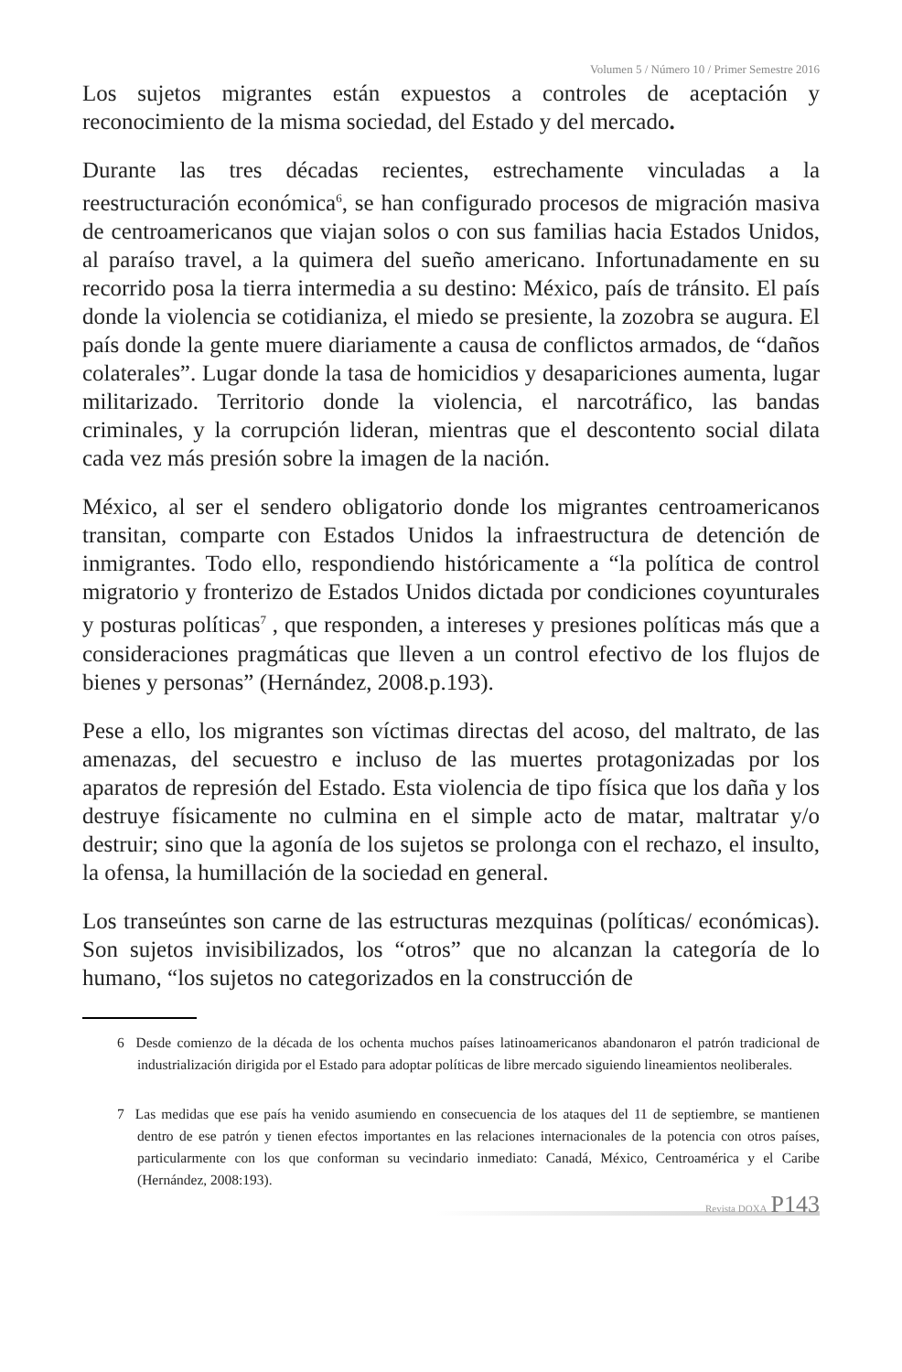Volumen 5 / Número 10 / Primer Semestre 2016
Los sujetos migrantes están expuestos a controles de aceptación y reconocimiento de la misma sociedad, del Estado y del mercado.
Durante las tres décadas recientes, estrechamente vinculadas a la reestructuración económica<sup>6</sup>, se han configurado procesos de migración masiva de centroamericanos que viajan solos o con sus familias hacia Estados Unidos, al paraíso travel, a la quimera del sueño americano. Infortunadamente en su recorrido posa la tierra intermedia a su destino: México, país de tránsito. El país donde la violencia se cotidianiza, el miedo se presiente, la zozobra se augura. El país donde la gente muere diariamente a causa de conflictos armados, de “daños colaterales”. Lugar donde la tasa de homicidios y desapariciones aumenta, lugar militarizado. Territorio donde la violencia, el narcotráfico, las bandas criminales, y la corrupción lideran, mientras que el descontento social dilata cada vez más presión sobre la imagen de la nación.
México, al ser el sendero obligatorio donde los migrantes centroamericanos transitan, comparte con Estados Unidos la infraestructura de detención de inmigrantes. Todo ello, respondiendo históricamente a “la política de control migratorio y fronterizo de Estados Unidos dictada por condiciones coyunturales y posturas políticas<sup>7</sup> , que responden, a intereses y presiones políticas más que a consideraciones pragmáticas que lleven a un control efectivo de los flujos de bienes y personas” (Hernández, 2008.p.193).
Pese a ello, los migrantes son víctimas directas del acoso, del maltrato, de las amenazas, del secuestro e incluso de las muertes protagonizadas por los aparatos de represión del Estado. Esta violencia de tipo física que los daña y los destruye físicamente no culmina en el simple acto de matar, maltratar y/o destruir; sino que la agonía de los sujetos se prolonga con el rechazo, el insulto, la ofensa, la humillación de la sociedad en general.
Los transeúntes son carne de las estructuras mezquinas (políticas/ económicas). Son sujetos invisibilizados, los “otros” que no alcanzan la categoría de lo humano, “los sujetos no categorizados en la construcción de
6 Desde comienzo de la década de los ochenta muchos países latinoamericanos abandonaron el patrón tradicional de industrialización dirigida por el Estado para adoptar políticas de libre mercado siguiendo lineamientos neoliberales.
7 Las medidas que ese país ha venido asumiendo en consecuencia de los ataques del 11 de septiembre, se mantienen dentro de ese patrón y tienen efectos importantes en las relaciones internacionales de la potencia con otros países, particularmente con los que conforman su vecindario inmediato: Canadá, México, Centroamérica y el Caribe (Hernández, 2008:193).
Revista DOXA P143